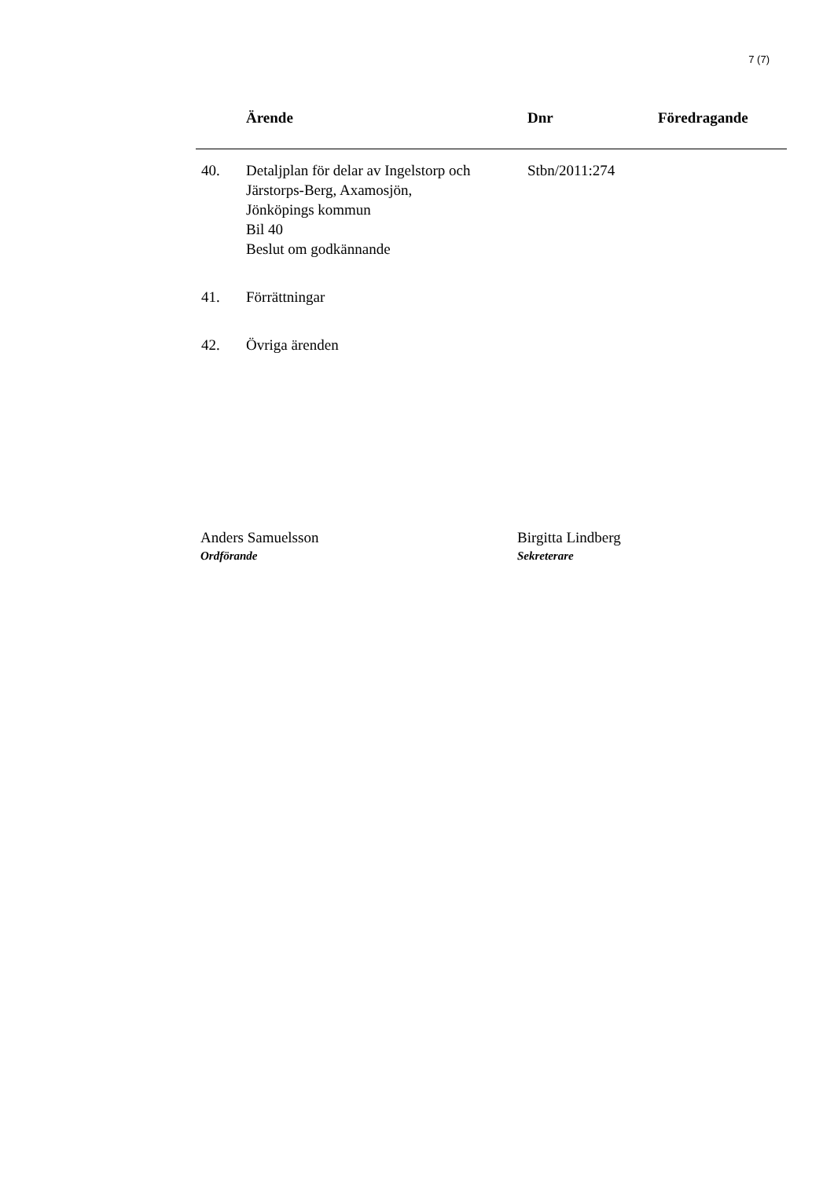7 (7)
| | Ärende | Dnr | Föredragande |
| --- | --- | --- | --- |
| 40. | Detaljplan för delar av Ingelstorp och Järstorps-Berg, Axamosjön, Jönköpings kommun Bil 40 Beslut om godkännande | Stbn/2011:274 | |
| 41. | Förrättningar | | |
| 42. | Övriga ärenden | | |
Anders Samuelsson
Ordförande
Birgitta Lindberg
Sekreterare